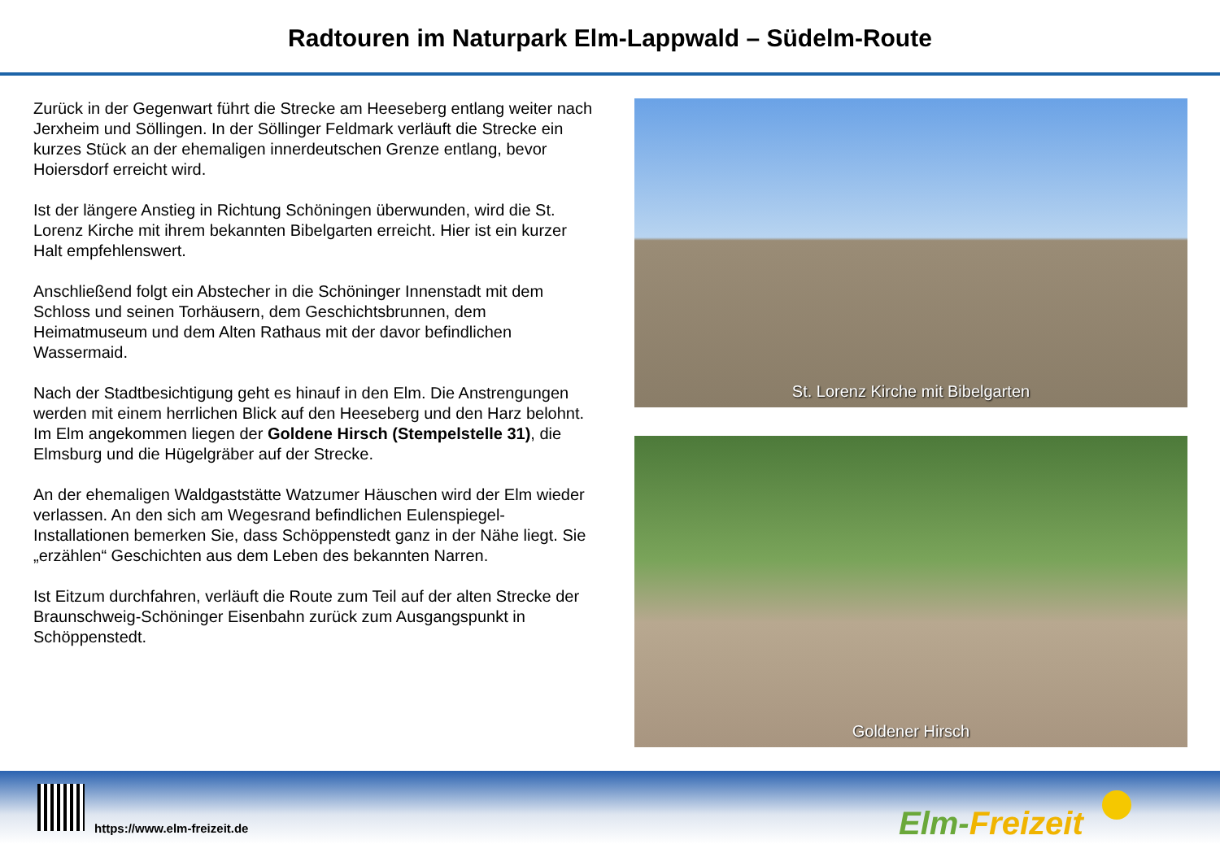Radtouren im Naturpark Elm-Lappwald – Südelm-Route
Zurück in der Gegenwart führt die Strecke am Heeseberg entlang weiter nach Jerxheim und Söllingen. In der Söllinger Feldmark verläuft die Strecke ein kurzes Stück an der ehemaligen innerdeutschen Grenze entlang, bevor Hoiersdorf erreicht wird.
Ist der längere Anstieg in Richtung Schöningen überwunden, wird die St. Lorenz Kirche mit ihrem bekannten Bibelgarten erreicht. Hier ist ein kurzer Halt empfehlenswert.
Anschließend folgt ein Abstecher in die Schöninger Innenstadt mit dem Schloss und seinen Torhäusern, dem Geschichtsbrunnen, dem Heimatmuseum und dem Alten Rathaus mit der davor befindlichen Wassermaid.
Nach der Stadtbesichtigung geht es hinauf in den Elm. Die Anstrengungen werden mit einem herrlichen Blick auf den Heeseberg und den Harz belohnt. Im Elm angekommen liegen der Goldene Hirsch (Stempelstelle 31), die Elmsburg und die Hügelgräber auf der Strecke.
An der ehemaligen Waldgaststätte Watzumer Häuschen wird der Elm wieder verlassen. An den sich am Wegesrand befindlichen Eulenspiegel-Installationen bemerken Sie, dass Schöppenstedt ganz in der Nähe liegt. Sie „erzählen“ Geschichten aus dem Leben des bekannten Narren.
Ist Eitzum durchfahren, verläuft die Route zum Teil auf der alten Strecke der Braunschweig-Schöninger Eisenbahn zurück zum Ausgangspunkt in Schöppenstedt.
St. Lorenz Kirche mit Bibelgarten
Goldener Hirsch
https://www.elm-freizeit.de Elm-Freizeit